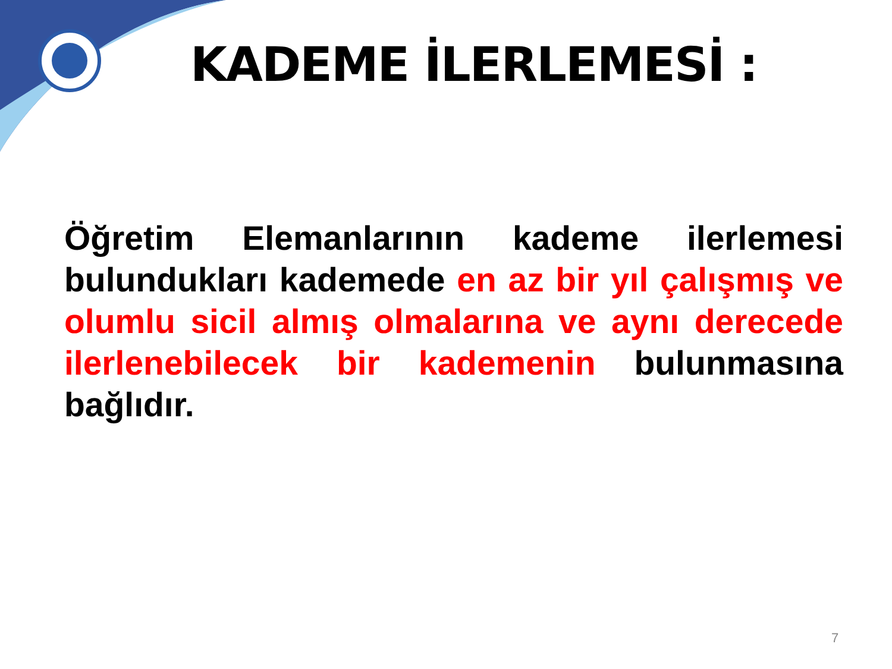KADEME İLERLEMESİ :
Öğretim Elemanlarının kademe ilerlemesi bulundukları kademede en az bir yıl çalışmış ve olumlu sicil almış olmalarına ve aynı derecede ilerlenebilecek bir kademenin bulunmasına bağlıdır.
7